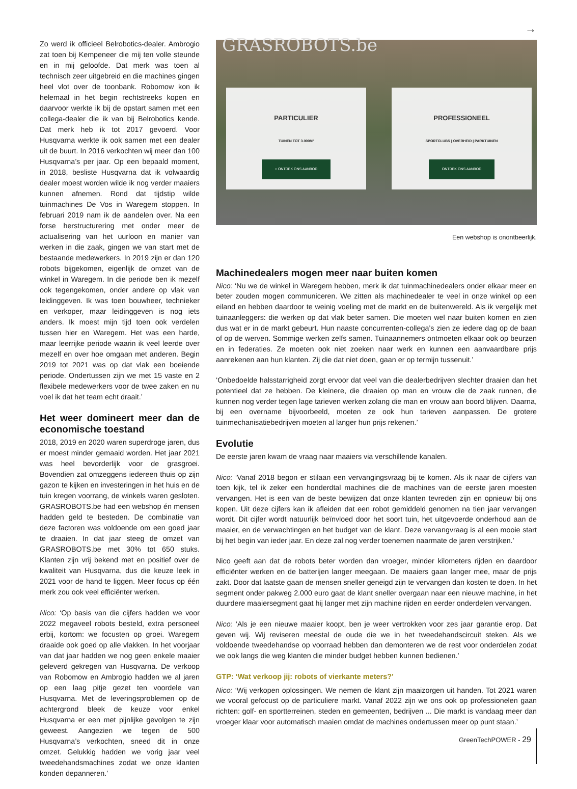→
Zo werd ik officieel Belrobotics-dealer. Ambrogio zat toen bij Kempeneer die mij ten volle steunde en in mij geloofde. Dat merk was toen al technisch zeer uitgebreid en die machines gingen heel vlot over de toonbank. Robomow kon ik helemaal in het begin rechtstreeks kopen en daarvoor werkte ik bij de opstart samen met een collega-dealer die ik van bij Belrobotics kende. Dat merk heb ik tot 2017 gevoerd. Voor Husqvarna werkte ik ook samen met een dealer uit de buurt. In 2016 verkochten wij meer dan 100 Husqvarna’s per jaar. Op een bepaald moment, in 2018, besliste Husqvarna dat ik volwaardig dealer moest worden wilde ik nog verder maaiers kunnen afnemen. Rond dat tijdstip wilde tuinmachines De Vos in Waregem stoppen. In februari 2019 nam ik de aandelen over. Na een forse herstructurering met onder meer de actualisering van het uurloon en manier van werken in die zaak, gingen we van start met de bestaande medewerkers. In 2019 zijn er dan 120 robots bijgekomen, eigenlijk de omzet van de winkel in Waregem. In die periode ben ik mezelf ook tegengekomen, onder andere op vlak van leidinggeven. Ik was toen bouwheer, technieker en verkoper, maar leidinggeven is nog iets anders. Ik moest mijn tijd toen ook verdelen tussen hier en Waregem. Het was een harde, maar leerrijke periode waarin ik veel leerde over mezelf en over hoe omgaan met anderen. Begin 2019 tot 2021 was op dat vlak een boeiende periode. Ondertussen zijn we met 15 vaste en 2 flexibele medewerkers voor de twee zaken en nu voel ik dat het team echt draait.’
Het weer domineert meer dan de economische toestand
2018, 2019 en 2020 waren superdroge jaren, dus er moest minder gemaaid worden. Het jaar 2021 was heel bevorderlijk voor de grasgroei. Bovendien zat omzeggens iedereen thuis op zijn gazon te kijken en investeringen in het huis en de tuin kregen voorrang, de winkels waren gesloten. GRASROBOTS.be had een webshop én mensen hadden geld te besteden. De combinatie van deze factoren was voldoende om een goed jaar te draaien. In dat jaar steeg de omzet van GRASROBOTS.be met 30% tot 650 stuks. Klanten zijn vrij bekend met en positief over de kwaliteit van Husqvarna, dus die keuze leek in 2021 voor de hand te liggen. Meer focus op één merk zou ook veel efficiënter werken.
Nico: ‘Op basis van die cijfers hadden we voor 2022 megaveel robots besteld, extra personeel erbij, kortom: we focusten op groei. Waregem draaide ook goed op alle vlakken. In het voorjaar van dat jaar hadden we nog geen enkele maaier geleverd gekregen van Husqvarna. De verkoop van Robomow en Ambrogio hadden we al jaren op een laag pitje gezet ten voordele van Husqvarna. Met de leveringsproblemen op de achtergrond bleek de keuze voor enkel Husqvarna er een met pijnlijke gevolgen te zijn geweest. Aangezien we tegen de 500 Husqvarna’s verkochten, sneed dit in onze omzet. Gelukkig hadden we vorig jaar veel tweedehandsmachines zodat we onze klanten konden depanneren.’
GRASROBOTS.be
PARTICULIER
TUINEN TOT 3.000M²
⌂ ONTDEK ONS AANBOD
PROFESSIONEEL
SPORTCLUBS | OVERHEID | PARKTUINEN
ONTDEK ONS AANBOD
Een webshop is onontbeerlijk.
Machinedealers mogen meer naar buiten komen
Nico: ‘Nu we de winkel in Waregem hebben, merk ik dat tuinmachinedealers onder elkaar meer en beter zouden mogen communiceren. We zitten als machinedealer te veel in onze winkel op een eiland en hebben daardoor te weinig voeling met de markt en de buitenwereld. Als ik vergelijk met tuinaanleggers: die werken op dat vlak beter samen. Die moeten wel naar buiten komen en zien dus wat er in de markt gebeurt. Hun naaste concurrenten-collega’s zien ze iedere dag op de baan of op de werven. Sommige werken zelfs samen. Tuinaannemers ontmoeten elkaar ook op beurzen en in federaties. Ze moeten ook niet zoeken naar werk en kunnen een aanvaardbare prijs aanrekenen aan hun klanten. Zij die dat niet doen, gaan er op termijn tussenuit.’
‘Onbedoelde halsstarrigheid zorgt ervoor dat veel van die dealerbedrijven slechter draaien dan het potentieel dat ze hebben. De kleinere, die draaien op man en vrouw die de zaak runnen, die kunnen nog verder tegen lage tarieven werken zolang die man en vrouw aan boord blijven. Daarna, bij een overname bijvoorbeeld, moeten ze ook hun tarieven aanpassen. De grotere tuinmechanisatiebedrijven moeten al langer hun prijs rekenen.’
Evolutie
De eerste jaren kwam de vraag naar maaiers via verschillende kanalen.
Nico: ‘Vanaf 2018 begon er stilaan een vervangingsvraag bij te komen. Als ik naar de cijfers van toen kijk, tel ik zeker een honderdtal machines die de machines van de eerste jaren moesten vervangen. Het is een van de beste bewijzen dat onze klanten tevreden zijn en opnieuw bij ons kopen. Uit deze cijfers kan ik afleiden dat een robot gemiddeld genomen na tien jaar vervangen wordt. Dit cijfer wordt natuurlijk beïnvloed door het soort tuin, het uitgevoerde onderhoud aan de maaier, en de verwachtingen en het budget van de klant. Deze vervangvraag is al een mooie start bij het begin van ieder jaar. En deze zal nog verder toenemen naarmate de jaren verstrijken.’
Nico geeft aan dat de robots beter worden dan vroeger, minder kilometers rijden en daardoor efficiënter werken en de batterijen langer meegaan. De maaiers gaan langer mee, maar de prijs zakt. Door dat laatste gaan de mensen sneller geneigd zijn te vervangen dan kosten te doen. In het segment onder pakweg 2.000 euro gaat de klant sneller overgaan naar een nieuwe machine, in het duurdere maaiersegment gaat hij langer met zijn machine rijden en eerder onderdelen vervangen.
Nico: ‘Als je een nieuwe maaier koopt, ben je weer vertrokken voor zes jaar garantie erop. Dat geven wij. Wij reviseren meestal de oude die we in het tweedehandscircuit steken. Als we voldoende tweedehandse op voorraad hebben dan demonteren we de rest voor onderdelen zodat we ook langs die weg klanten die minder budget hebben kunnen bedienen.’
GTP: ‘Wat verkoop jij: robots of vierkante meters?’
Nico: ‘Wij verkopen oplossingen. We nemen de klant zijn maaizorgen uit handen. Tot 2021 waren we vooral gefocust op de particuliere markt. Vanaf 2022 zijn we ons ook op professionelen gaan richten: golf- en sportterreinen, steden en gemeenten, bedrijven ... Die markt is vandaag meer dan vroeger klaar voor automatisch maaien omdat de machines ondertussen meer op punt staan.’
GreenTechPOWER - 29